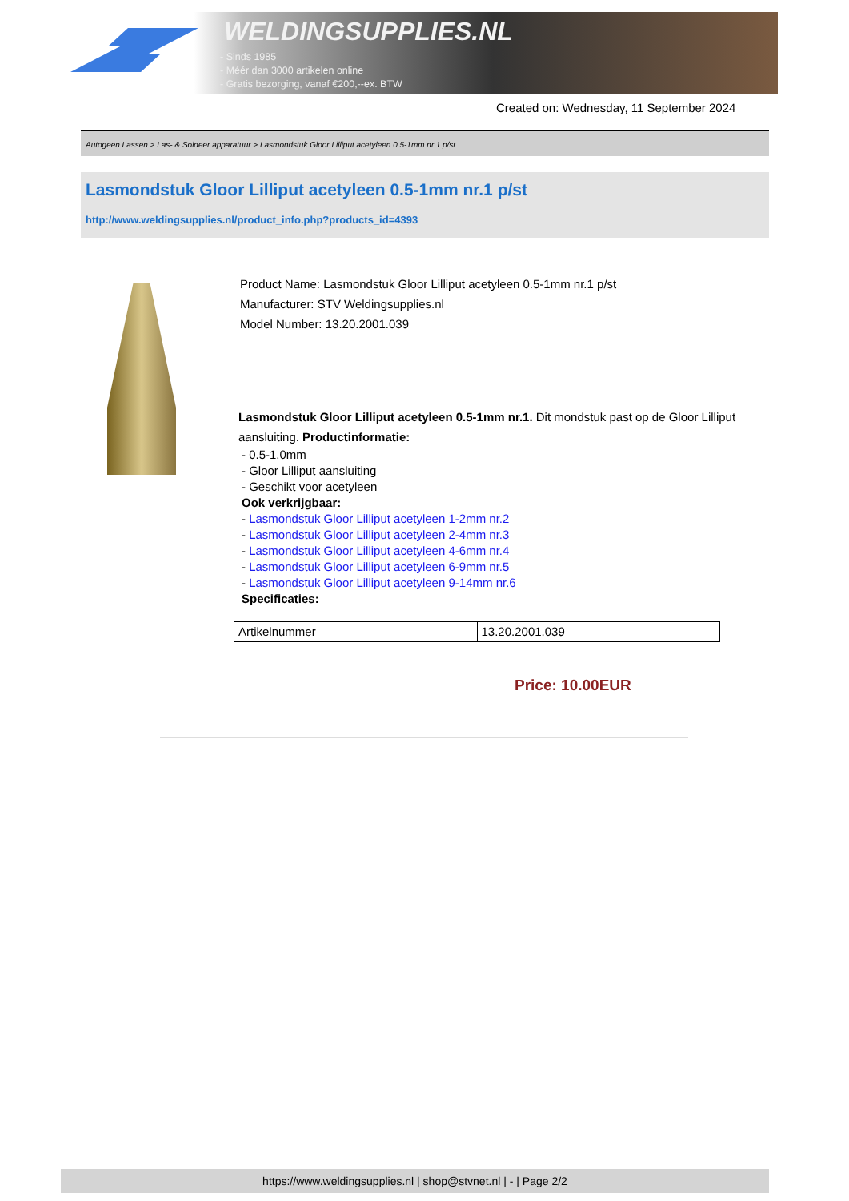WELDINGSUPPLIES.NL
- Sinds 1985
- Méér dan 3000 artikelen online
- Gratis bezorging, vanaf €200,--ex. BTW
Created on: Wednesday, 11 September 2024
Autogeen Lassen > Las- & Soldeer apparatuur > Lasmondstuk Gloor Lilliput acetyleen 0.5-1mm nr.1 p/st
Lasmondstuk Gloor Lilliput acetyleen 0.5-1mm nr.1 p/st
http://www.weldingsupplies.nl/product_info.php?products_id=4393
Product Name: Lasmondstuk Gloor Lilliput acetyleen 0.5-1mm nr.1 p/st
Manufacturer: STV Weldingsupplies.nl
Model Number: 13.20.2001.039
Lasmondstuk Gloor Lilliput acetyleen 0.5-1mm nr.1. Dit mondstuk past op de Gloor Lilliput aansluiting. Productinformatie:
- 0.5-1.0mm
- Gloor Lilliput aansluiting
- Geschikt voor acetyleen
Ook verkrijgbaar:
- Lasmondstuk Gloor Lilliput acetyleen 1-2mm nr.2
- Lasmondstuk Gloor Lilliput acetyleen 2-4mm nr.3
- Lasmondstuk Gloor Lilliput acetyleen 4-6mm nr.4
- Lasmondstuk Gloor Lilliput acetyleen 6-9mm nr.5
- Lasmondstuk Gloor Lilliput acetyleen 9-14mm nr.6
Specificaties:
| Artikelnummer | 13.20.2001.039 |
Price: 10.00EUR
https://www.weldingsupplies.nl | shop@stvnet.nl | - | Page 2/2